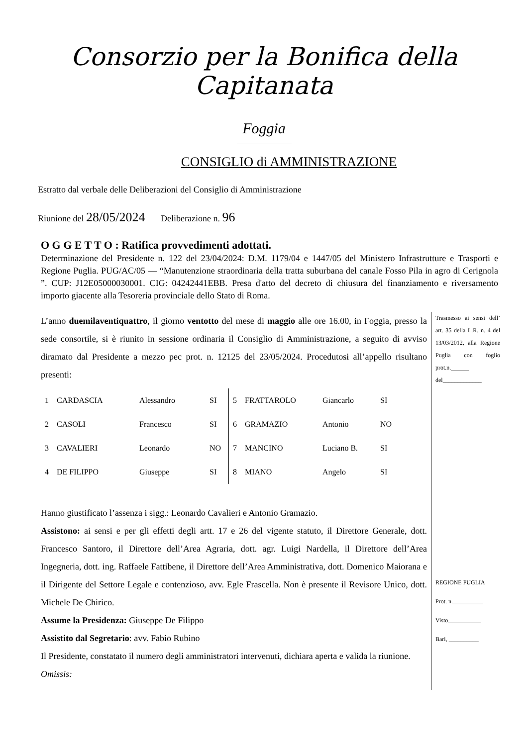Consorzio per la Bonifica della Capitanata
Foggia
CONSIGLIO di AMMINISTRAZIONE
Estratto dal verbale delle Deliberazioni del Consiglio di Amministrazione
Riunione del 28/05/2024 Deliberazione n. 96
O G G E T T O : Ratifica provvedimenti adottati.
Determinazione del Presidente n. 122 del 23/04/2024: D.M. 1179/04 e 1447/05 del Ministero Infrastrutture e Trasporti e Regione Puglia. PUG/AC/05 — “Manutenzione straordinaria della tratta suburbana del canale Fosso Pila in agro di Cerignola ”. CUP: J12E05000030001. CIG: 04242441EBB. Presa d'atto del decreto di chiusura del finanziamento e riversamento importo giacente alla Tesoreria provinciale dello Stato di Roma.
L’anno duemilaventiquattro, il giorno ventotto del mese di maggio alle ore 16.00, in Foggia, presso la sede consortile, si è riunito in sessione ordinaria il Consiglio di Amministrazione, a seguito di avviso diramato dal Presidente a mezzo pec prot. n. 12125 del 23/05/2024. Procedutosi all’appello risultano presenti:
| 1 | CARDASCIA | Alessandro | SI | 5 | FRATTAROLO | Giancarlo | SI |
| 2 | CASOLI | Francesco | SI | 6 | GRAMAZIO | Antonio | NO |
| 3 | CAVALIERI | Leonardo | NO | 7 | MANCINO | Luciano B. | SI |
| 4 | DE FILIPPO | Giuseppe | SI | 8 | MIANO | Angelo | SI |
Hanno giustificato l’assenza i sigg.: Leonardo Cavalieri e Antonio Gramazio.
Assistono: ai sensi e per gli effetti degli artt. 17 e 26 del vigente statuto, il Direttore Generale, dott. Francesco Santoro, il Direttore dell’Area Agraria, dott. agr. Luigi Nardella, il Direttore dell’Area Ingegneria, dott. ing. Raffaele Fattibene, il Direttore dell’Area Amministrativa, dott. Domenico Maiorana e il Dirigente del Settore Legale e contenzioso, avv. Egle Frascella. Non è presente il Revisore Unico, dott. Michele De Chirico.
Assume la Presidenza: Giuseppe De Filippo
Assistito dal Segretario: avv. Fabio Rubino
Il Presidente, constatato il numero degli amministratori intervenuti, dichiara aperta e valida la riunione.
Omissis:
Trasmesso ai sensi dell’ art. 35 della L.R. n. 4 del 13/03/2012, alla Regione Puglia con foglio prot.n.______ del_____________
REGIONE PUGLIA
Prot. n.__________
Visto___________
Bari, __________